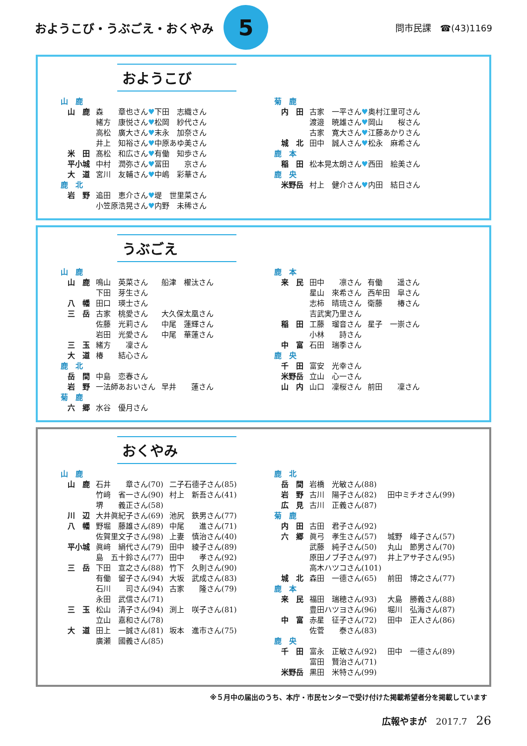おようこび・うぶごえ・おくやみ
5
問市民課　☎(43)1169
おようこび
| 山 鹿 | |
| 山 鹿 | 森 章也さん ♥ 下田 志織さん |
| | 緒方 康悦さん ♥ 松岡 紗代さん |
| | 高松 廣大さん ♥ 末永 加奈さん |
| | 井上 知裕さん ♥ 中原あゆ美さん |
| 米 田 | 髙松 和広さん ♥ 有働 知歩さん |
| 平小城 | 中村 潤弥さん ♥ 冨田 京さん |
| 大 道 | 宮川 友輔さん ♥ 中嶋 彩華さん |
| 鹿 北 | |
| 岩 野 | 追田 恵介さん ♥ 堤 世里菜さん |
| | 小笠原浩晃さん ♥ 内野 未稀さん |
| 菊 鹿 | |
| 内 田 | 古家 一平さん ♥ 奥村江里可さん |
| | 渡邉 暁雄さん ♥ 岡山 桜さん |
| | 古家 寛大さん ♥ 江藤あかりさん |
| 城 北 | 田中 誠人さん ♥ 松永 麻希さん |
| 鹿 本 | |
| 稲 田 | 松本晃太朗さん ♥ 西田 絵美さん |
| 鹿 央 | |
| 米野岳 | 村上 健介さん ♥ 内田 結日さん |
うぶごえ
| 山 鹿 | | |
| 山 鹿 | 鳴山 英菜さん | 船津 櫂汰さん |
| | 下田 芽生さん | |
| 八 幡 | 田口 瑛士さん | |
| 三 岳 | 古家 桃愛さん | 大久保太凰さん |
| | 佐藤 光莉さん | 中尾 蓮輝さん |
| | 岩田 光愛さん | 中尾 華蓮さん |
| 三 玉 | 緒方 凜さん | |
| 大 道 | 椿 結心さん | |
| 鹿 北 | | |
| 岳 間 | 中島 恋春さん | |
| 岩 野 | 一法師あおいさん | 早井 蓮さん |
| 菊 鹿 | | |
| 六 郷 | 水谷 優月さん | |
| 鹿 本 | | |
| 来 民 | 田中 凛さん | 有働 遥さん |
| | 星山 來希さん | 西牟田 皐さん |
| | 志柿 晴琉さん | 衛藤 椿さん |
| | 吉武実乃里さん | |
| 稲 田 | 工藤 瑠音さん | 星子 一崇さん |
| | 小林 詩さん | |
| 中 富 | 石田 瑞季さん | |
| 鹿 央 | | |
| 千 田 | 富安 光幸さん | |
| 米野岳 | 立山 心一さん | |
| 山 内 | 山口 凜桜さん | 前田 凜さん |
おくやみ
| 山 鹿 | | |
| 山 鹿 | 石井 章さん(70) | 二子石德子さん(85) |
| | 竹﨑 省一さん(90) | 村上 新吾さん(41) |
| | 堺 義正さん(58) | |
| 川 辺 | 大井眞紀子さん(69) | 池尻 鉄男さん(77) |
| 八 幡 | 野堀 藤雄さん(89) | 中尾 進さん(71) |
| | 佐賀里文子さん(98) | 上妻 慎治さん(40) |
| 平小城 | 眞﨑 絹代さん(79) | 田中 綾子さん(89) |
| | 島 五十鈴さん(77) | 田中 孝さん(92) |
| 三 岳 | 下田 宣之さん(88) | 竹下 久則さん(90) |
| | 有働 留子さん(94) | 大坂 武成さん(83) |
| | 石川 司さん(94) | 古家 隆さん(79) |
| | 永田 武信さん(71) | |
| 三 玉 | 松山 清子さん(94) | 渕上 咲子さん(81) |
| | 立山 嘉和さん(78) | |
| 大 道 | 田上 一誠さん(81) | 坂本 進市さん(75) |
| | 廣瀬 國義さん(85) | |
| 鹿 北 | | |
| 岳 間 | 岩橋 光敏さん(88) | |
| 岩 野 | 古川 陽子さん(82) | 田中ミチオさん(99) |
| 広 見 | 古川 正義さん(87) | |
| 菊 鹿 | | |
| 内 田 | 古田 君子さん(92) | |
| 六 郷 | 眞弓 孝生さん(57) | 城野 峰子さん(57) |
| | 武藤 純子さん(50) | 丸山 節男さん(70) |
| | 原田ノブ子さん(97) | 井上アサ子さん(95) |
| | 高木ハツコさん(101) | |
| 城 北 | 森田 一德さん(65) | 前田 博之さん(77) |
| 鹿 本 | | |
| 来 民 | 福田 瑞穂さん(93) | 大島 勝義さん(88) |
| | 豊田ハツヨさん(96) | 堀川 弘海さん(87) |
| 中 富 | 赤星 征子さん(72) | 田中 正人さん(86) |
| | 佐菅 泰さん(83) | |
| 鹿 央 | | |
| 千 田 | 富永 正敏さん(92) | 田中 一德さん(89) |
| | 富田 賢治さん(71) | |
| 米野岳 | 黒田 米特さん(99) | |
※５月中の届出のうち、本庁・市民センターで受け付けた掲載希望者分を掲載しています
広報やまが　2017.7　26